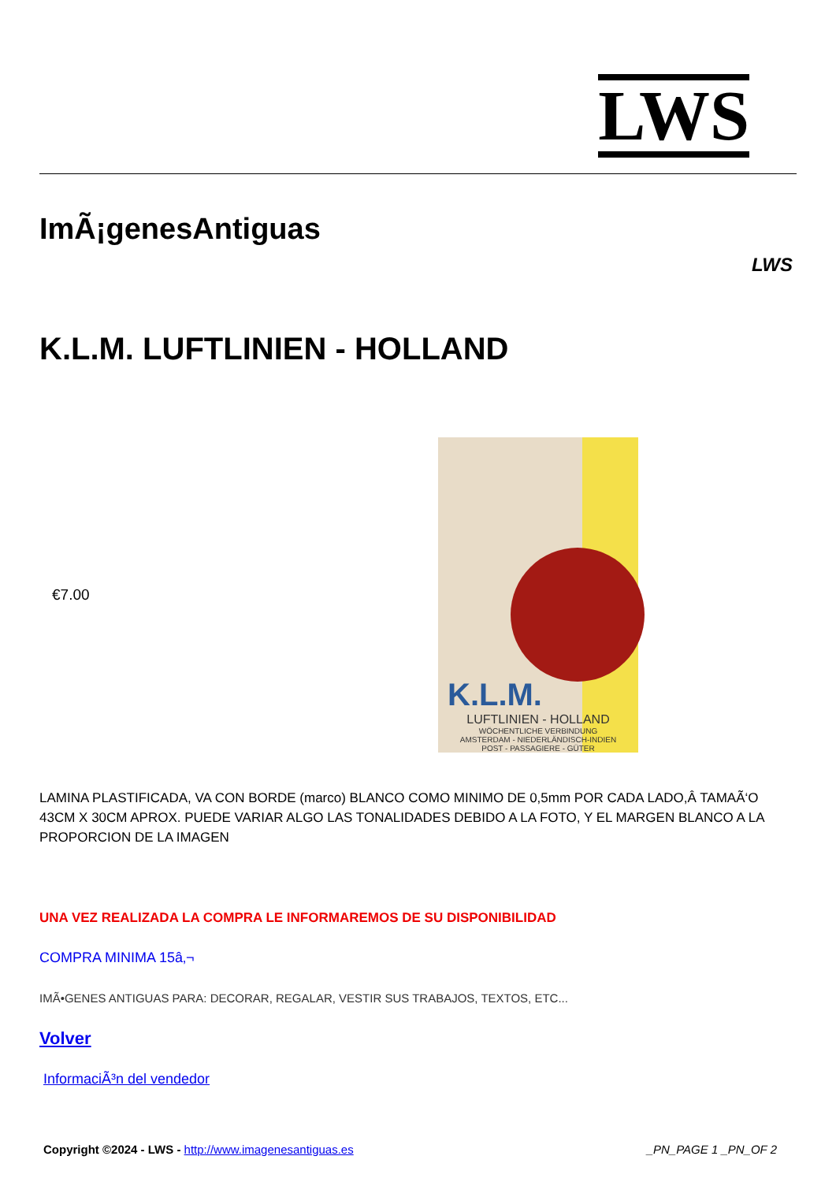LWS
ImÃ¡genesAntiguas
LWS
K.L.M. LUFTLINIEN - HOLLAND
€7.00
K.L.M.
LUFTLINIEN - HOLLAND
WÖCHENTLICHE VERBINDUNG
AMSTERDAM - NIEDERLÄNDISCH-INDIEN
POST - PASSAGIERE - GÜTER
LAMINA PLASTIFICADA, VA CON BORDE (marco) BLANCO COMO MINIMO DE 0,5mm POR CADA LADO,Â TAMAÃ‘O 43CM X 30CM APROX. PUEDE VARIAR ALGO LAS TONALIDADES DEBIDO A LA FOTO, Y EL MARGEN BLANCO A LA PROPORCION DE LA IMAGEN
UNA VEZ REALIZADA LA COMPRA LE INFORMAREMOS DE SU DISPONIBILIDAD
COMPRA MINIMA 15â‚¬
IMÃ•GENES ANTIGUAS PARA: DECORAR, REGALAR, VESTIR SUS TRABAJOS, TEXTOS, ETC...
Volver
InformaciÃ³n del vendedor
Copyright ©2024 - LWS - http://www.imagenesantiguas.es _PN_PAGE 1 _PN_OF 2